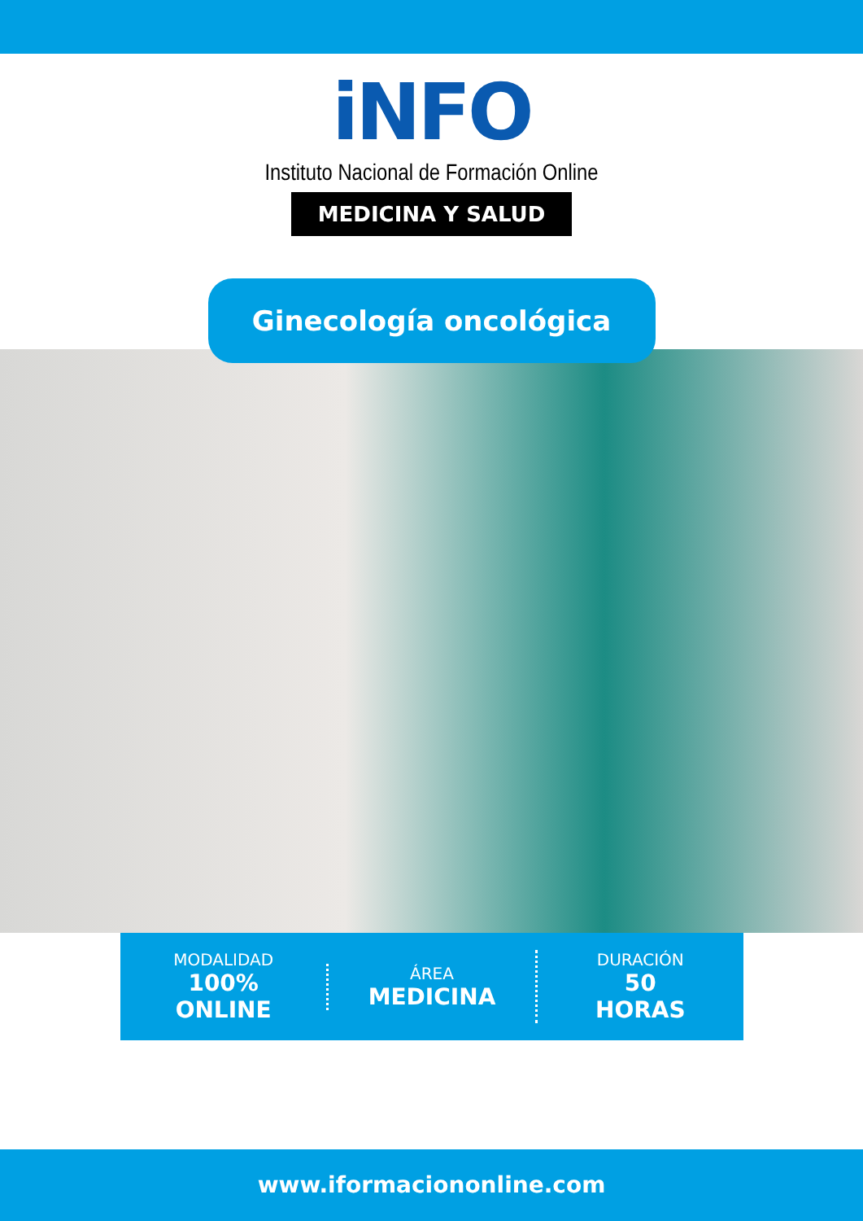iNFO
Instituto Nacional de Formación Online
MEDICINA Y SALUD
Ginecología oncológica
MODALIDAD
100%
ONLINE
ÁREA
MEDICINA
DURACIÓN
50
HORAS
www.iformaciononline.com